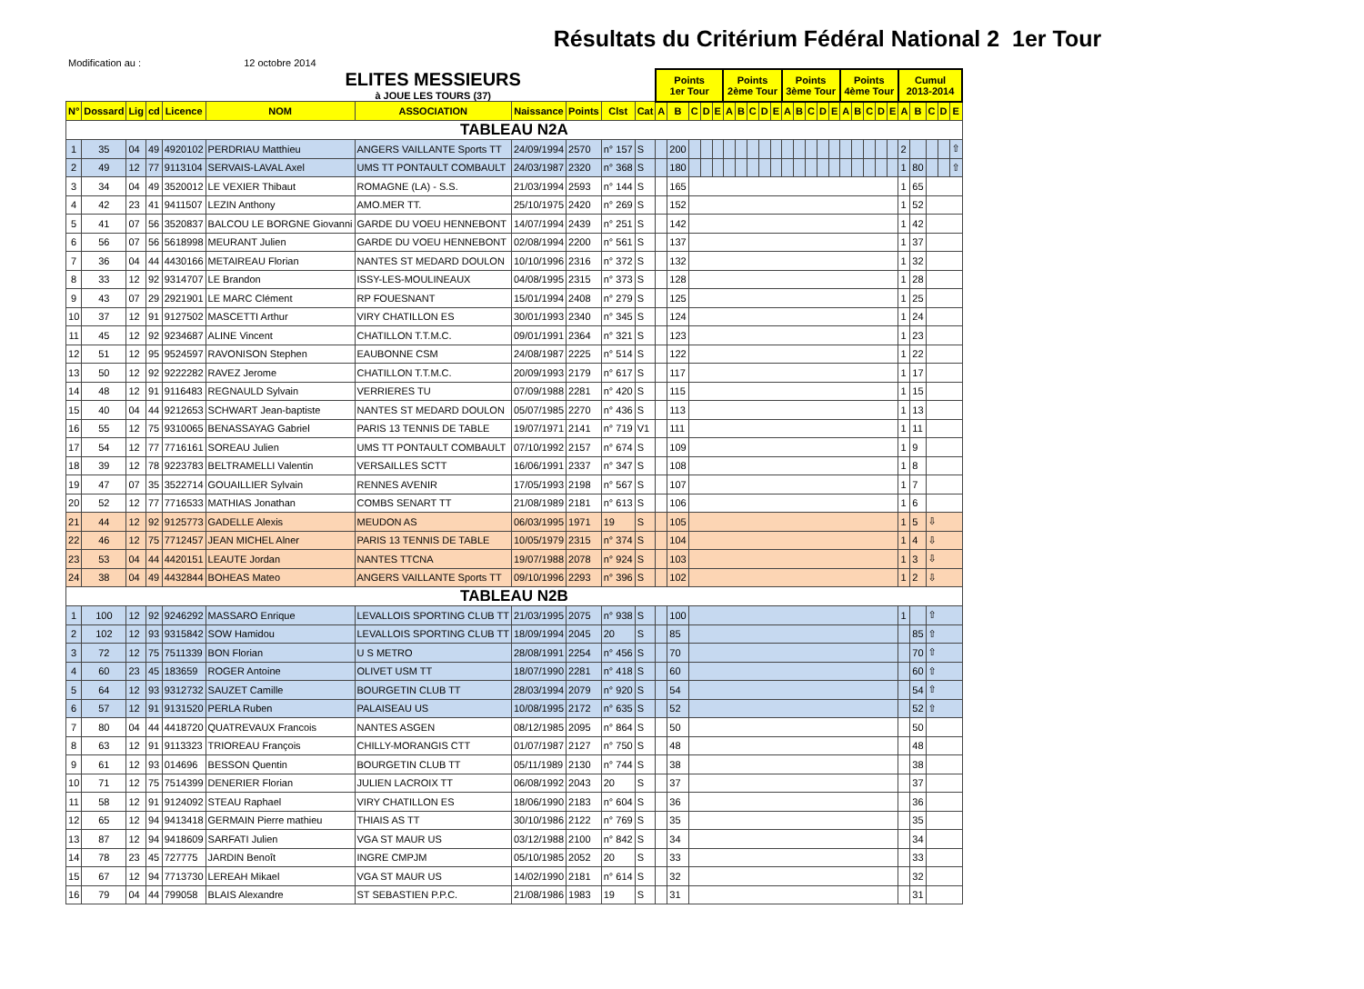Résultats du Critérium Fédéral National 2 1er Tour
Modification au : 12 octobre 2014
| ELITES MESSIEURS à JOUE LES TOURS (37) | | | | | | | | | | | Points 1er Tour | | | | | Points 2ème Tour | | | | | Points 3ème Tour | | | | | Points 4ème Tour | | | | | Cumul 2013-2014 | | | | |
| N° | Dossard | Lig | cd | Licence | NOM | ASSOCIATION | Naissance | Points | Clst | Cat | A | B | C | D | E | A | B | C | D | E | A | B | C | D | E | A | B | C | D | E | A | B | C | D | E |
| TABLEAU N2A | | | | | | | | | | | | | | | | | | | | | | | | | | | | | | | | | | | |
| 1 | 35 | 04 | 49 | 4920102 | PERDRIAU Matthieu | ANGERS VAILLANTE Sports TT | 24/09/1994 | 2570 | n° 157 | S | | 200 | | | | | | | | | | | | | | | | | | | 2 | | | | ⇧ |
| 2 | 49 | 12 | 77 | 9113104 | SERVAIS-LAVAL Axel | UMS TT PONTAULT COMBAULT | 24/03/1987 | 2320 | n° 368 | S | | 180 | | | | | | | | | | | | | | | | | | | 1 | 80 | | | ⇧ |
| 3 | 34 | 04 | 49 | 3520012 | LE VEXIER Thibaut | ROMAGNE (LA) - S.S. | 21/03/1994 | 2593 | n° 144 | S | | 165 | | | | | | | | | | | | | | | | | | | 1 | 65 | | | |
| 4 | 42 | 23 | 41 | 9411507 | LEZIN Anthony | AMO.MER TT. | 25/10/1975 | 2420 | n° 269 | S | | 152 | | | | | | | | | | | | | | | | | | | 1 | 52 | | | |
| 5 | 41 | 07 | 56 | 3520837 | BALCOU LE BORGNE Giovanni | GARDE DU VOEU HENNEBONT | 14/07/1994 | 2439 | n° 251 | S | | 142 | | | | | | | | | | | | | | | | | | | 1 | 42 | | | |
| 6 | 56 | 07 | 56 | 5618998 | MEURANT Julien | GARDE DU VOEU HENNEBONT | 02/08/1994 | 2200 | n° 561 | S | | 137 | | | | | | | | | | | | | | | | | | | 1 | 37 | | | |
| 7 | 36 | 04 | 44 | 4430166 | METAIREAU Florian | NANTES ST MEDARD DOULON | 10/10/1996 | 2316 | n° 372 | S | | 132 | | | | | | | | | | | | | | | | | | | 1 | 32 | | | |
| 8 | 33 | 12 | 92 | 9314707 | LE Brandon | ISSY-LES-MOULINEAUX | 04/08/1995 | 2315 | n° 373 | S | | 128 | | | | | | | | | | | | | | | | | | | 1 | 28 | | | |
| 9 | 43 | 07 | 29 | 2921901 | LE MARC Clément | RP FOUESNANT | 15/01/1994 | 2408 | n° 279 | S | | 125 | | | | | | | | | | | | | | | | | | | 1 | 25 | | | |
| 10 | 37 | 12 | 91 | 9127502 | MASCETTI Arthur | VIRY CHATILLON ES | 30/01/1993 | 2340 | n° 345 | S | | 124 | | | | | | | | | | | | | | | | | | | 1 | 24 | | | |
| 11 | 45 | 12 | 92 | 9234687 | ALINE Vincent | CHATILLON T.T.M.C. | 09/01/1991 | 2364 | n° 321 | S | | 123 | | | | | | | | | | | | | | | | | | | 1 | 23 | | | |
| 12 | 51 | 12 | 95 | 9524597 | RAVONISON Stephen | EAUBONNE CSM | 24/08/1987 | 2225 | n° 514 | S | | 122 | | | | | | | | | | | | | | | | | | | 1 | 22 | | | |
| 13 | 50 | 12 | 92 | 9222282 | RAVEZ Jerome | CHATILLON T.T.M.C. | 20/09/1993 | 2179 | n° 617 | S | | 117 | | | | | | | | | | | | | | | | | | | 1 | 17 | | | |
| 14 | 48 | 12 | 91 | 9116483 | REGNAULD Sylvain | VERRIERES TU | 07/09/1988 | 2281 | n° 420 | S | | 115 | | | | | | | | | | | | | | | | | | | 1 | 15 | | | |
| 15 | 40 | 04 | 44 | 9212653 | SCHWART Jean-baptiste | NANTES ST MEDARD DOULON | 05/07/1985 | 2270 | n° 436 | S | | 113 | | | | | | | | | | | | | | | | | | | 1 | 13 | | | |
| 16 | 55 | 12 | 75 | 9310065 | BENASSAYAG Gabriel | PARIS 13 TENNIS DE TABLE | 19/07/1971 | 2141 | n° 719 | V1 | | 111 | | | | | | | | | | | | | | | | | | | 1 | 11 | | | |
| 17 | 54 | 12 | 77 | 7716161 | SOREAU Julien | UMS TT PONTAULT COMBAULT | 07/10/1992 | 2157 | n° 674 | S | | 109 | | | | | | | | | | | | | | | | | | | 1 | 9 | | | |
| 18 | 39 | 12 | 78 | 9223783 | BELTRAMELLI Valentin | VERSAILLES SCTT | 16/06/1991 | 2337 | n° 347 | S | | 108 | | | | | | | | | | | | | | | | | | | 1 | 8 | | | |
| 19 | 47 | 07 | 35 | 3522714 | GOUAILLIER Sylvain | RENNES AVENIR | 17/05/1993 | 2198 | n° 567 | S | | 107 | | | | | | | | | | | | | | | | | | | 1 | 7 | | | |
| 20 | 52 | 12 | 77 | 7716533 | MATHIAS Jonathan | COMBS SENART TT | 21/08/1989 | 2181 | n° 613 | S | | 106 | | | | | | | | | | | | | | | | | | | 1 | 6 | | | |
| 21 | 44 | 12 | 92 | 9125773 | GADELLE Alexis | MEUDON AS | 06/03/1995 | 1971 | 19 | S | | 105 | | | | | | | | | | | | | | | | | | | 1 | 5 | ⇩ | | |
| 22 | 46 | 12 | 75 | 7712457 | JEAN MICHEL Alner | PARIS 13 TENNIS DE TABLE | 10/05/1979 | 2315 | n° 374 | S | | 104 | | | | | | | | | | | | | | | | | | | 1 | 4 | ⇩ | | |
| 23 | 53 | 04 | 44 | 4420151 | LEAUTE Jordan | NANTES TTCNA | 19/07/1988 | 2078 | n° 924 | S | | 103 | | | | | | | | | | | | | | | | | | | 1 | 3 | ⇩ | | |
| 24 | 38 | 04 | 49 | 4432844 | BOHEAS Mateo | ANGERS VAILLANTE Sports TT | 09/10/1996 | 2293 | n° 396 | S | | 102 | | | | | | | | | | | | | | | | | | | 1 | 2 | ⇩ | | |
| TABLEAU N2B | | | | | | | | | | | | | | | | | | | | | | | | | | | | | | | | | | | |
| 1 | 100 | 12 | 92 | 9246292 | MASSARO Enrique | LEVALLOIS SPORTING CLUB TT | 21/03/1995 | 2075 | n° 938 | S | | 100 | | | | | | | | | | | | | | | | | | | 1 | | ⇧ | | |
| 2 | 102 | 12 | 93 | 9315842 | SOW Hamidou | LEVALLOIS SPORTING CLUB TT | 18/09/1994 | 2045 | 20 | S | | 85 | | | | | | | | | | | | | | | | | | | | 85 | ⇧ | | |
| 3 | 72 | 12 | 75 | 7511339 | BON Florian | U S METRO | 28/08/1991 | 2254 | n° 456 | S | | 70 | | | | | | | | | | | | | | | | | | | | 70 | ⇧ | | |
| 4 | 60 | 23 | 45 | 183659 | ROGER Antoine | OLIVET USM TT | 18/07/1990 | 2281 | n° 418 | S | | 60 | | | | | | | | | | | | | | | | | | | | 60 | ⇧ | | |
| 5 | 64 | 12 | 93 | 9312732 | SAUZET Camille | BOURGETIN CLUB TT | 28/03/1994 | 2079 | n° 920 | S | | 54 | | | | | | | | | | | | | | | | | | | | 54 | ⇧ | | |
| 6 | 57 | 12 | 91 | 9131520 | PERLA Ruben | PALAISEAU US | 10/08/1995 | 2172 | n° 635 | S | | 52 | | | | | | | | | | | | | | | | | | | | 52 | ⇧ | | |
| 7 | 80 | 04 | 44 | 4418720 | QUATREVAUX Francois | NANTES ASGEN | 08/12/1985 | 2095 | n° 864 | S | | 50 | | | | | | | | | | | | | | | | | | | | 50 | | | |
| 8 | 63 | 12 | 91 | 9113323 | TRIOREAU François | CHILLY-MORANGIS CTT | 01/07/1987 | 2127 | n° 750 | S | | 48 | | | | | | | | | | | | | | | | | | | | 48 | | | |
| 9 | 61 | 12 | 93 | 014696 | BESSON Quentin | BOURGETIN CLUB TT | 05/11/1989 | 2130 | n° 744 | S | | 38 | | | | | | | | | | | | | | | | | | | | 38 | | | |
| 10 | 71 | 12 | 75 | 7514399 | DENERIER Florian | JULIEN LACROIX TT | 06/08/1992 | 2043 | 20 | S | | 37 | | | | | | | | | | | | | | | | | | | | 37 | | | |
| 11 | 58 | 12 | 91 | 9124092 | STEAU Raphael | VIRY CHATILLON ES | 18/06/1990 | 2183 | n° 604 | S | | 36 | | | | | | | | | | | | | | | | | | | | 36 | | | |
| 12 | 65 | 12 | 94 | 9413418 | GERMAIN Pierre mathieu | THIAIS AS TT | 30/10/1986 | 2122 | n° 769 | S | | 35 | | | | | | | | | | | | | | | | | | | | 35 | | | |
| 13 | 87 | 12 | 94 | 9418609 | SARFATI Julien | VGA ST MAUR US | 03/12/1988 | 2100 | n° 842 | S | | 34 | | | | | | | | | | | | | | | | | | | | 34 | | | |
| 14 | 78 | 23 | 45 | 727775 | JARDIN Benoît | INGRE CMPJM | 05/10/1985 | 2052 | 20 | S | | 33 | | | | | | | | | | | | | | | | | | | | 33 | | | |
| 15 | 67 | 12 | 94 | 7713730 | LEREAH Mikael | VGA ST MAUR US | 14/02/1990 | 2181 | n° 614 | S | | 32 | | | | | | | | | | | | | | | | | | | | 32 | | | |
| 16 | 79 | 04 | 44 | 799058 | BLAIS Alexandre | ST SEBASTIEN P.P.C. | 21/08/1986 | 1983 | 19 | S | | 31 | | | | | | | | | | | | | | | | | | | | 31 | | | |